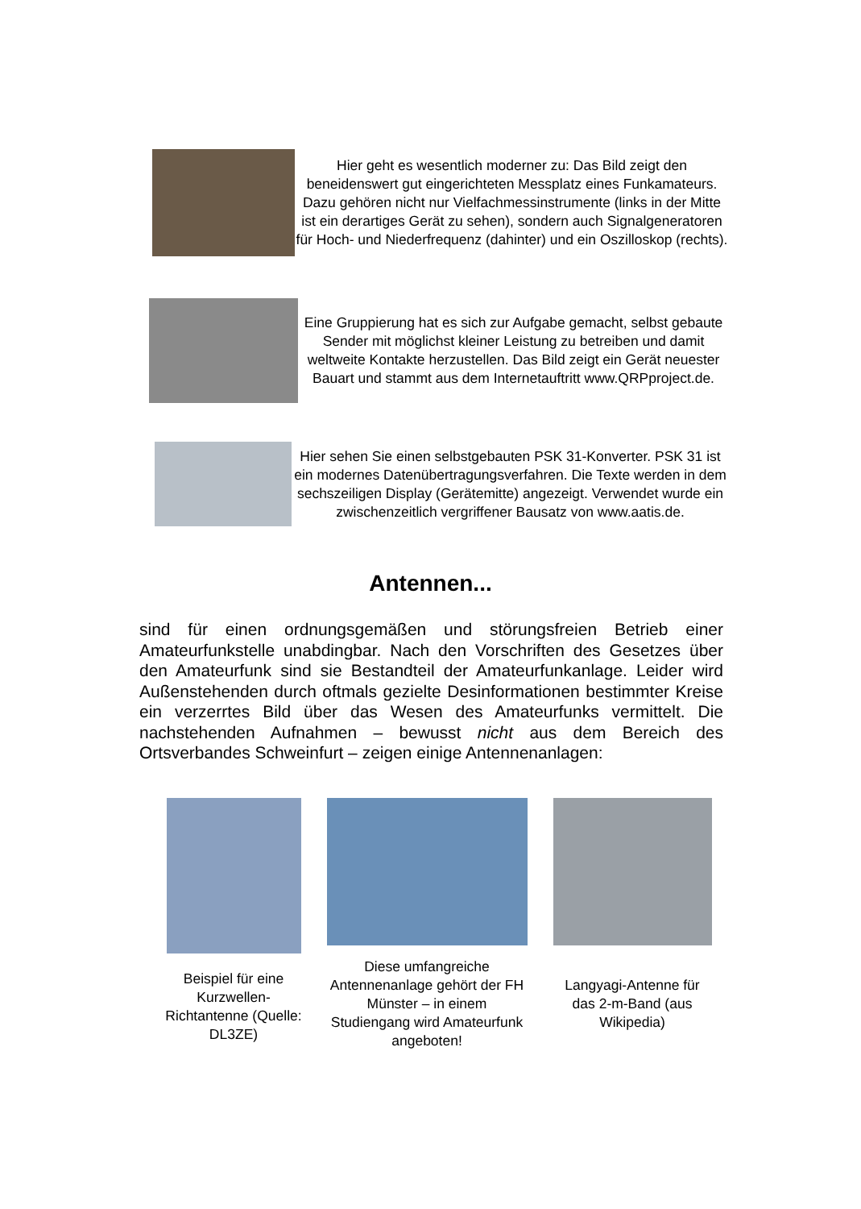Hier geht es wesentlich moderner zu: Das Bild zeigt den beneidenswert gut eingerichteten Messplatz eines Funkamateurs. Dazu gehören nicht nur Vielfachmessinstrumente (links in der Mitte ist ein derartiges Gerät zu sehen), sondern auch Signalgeneratoren für Hoch- und Niederfrequenz (dahinter) und ein Oszilloskop (rechts).
Eine Gruppierung hat es sich zur Aufgabe gemacht, selbst gebaute Sender mit möglichst kleiner Leistung zu betreiben und damit weltweite Kontakte herzustellen. Das Bild zeigt ein Gerät neuester Bauart und stammt aus dem Internetauftritt www.QRPproject.de.
Hier sehen Sie einen selbstgebauten PSK 31-Konverter. PSK 31 ist ein modernes Datenübertragungsverfahren. Die Texte werden in dem sechszeiligen Display (Gerätemitte) angezeigt. Verwendet wurde ein zwischenzeitlich vergriffener Bausatz von www.aatis.de.
Antennen...
sind für einen ordnungsgemäßen und störungsfreien Betrieb einer Amateurfunkstelle unabdingbar. Nach den Vorschriften des Gesetzes über den Amateurfunk sind sie Bestandteil der Amateurfunkanlage. Leider wird Außenstehenden durch oftmals gezielte Desinformationen bestimmter Kreise ein verzerrtes Bild über das Wesen des Amateurfunks vermittelt. Die nachstehenden Aufnahmen – bewusst nicht aus dem Bereich des Ortsverbandes Schweinfurt – zeigen einige Antennenanlagen:
Beispiel für eine Kurzwellen-Richtantenne (Quelle: DL3ZE)
Diese umfangreiche Antennenanlage gehört der FH Münster – in einem Studiengang wird Amateurfunk angeboten!
Langyagi-Antenne für das 2-m-Band (aus Wikipedia)